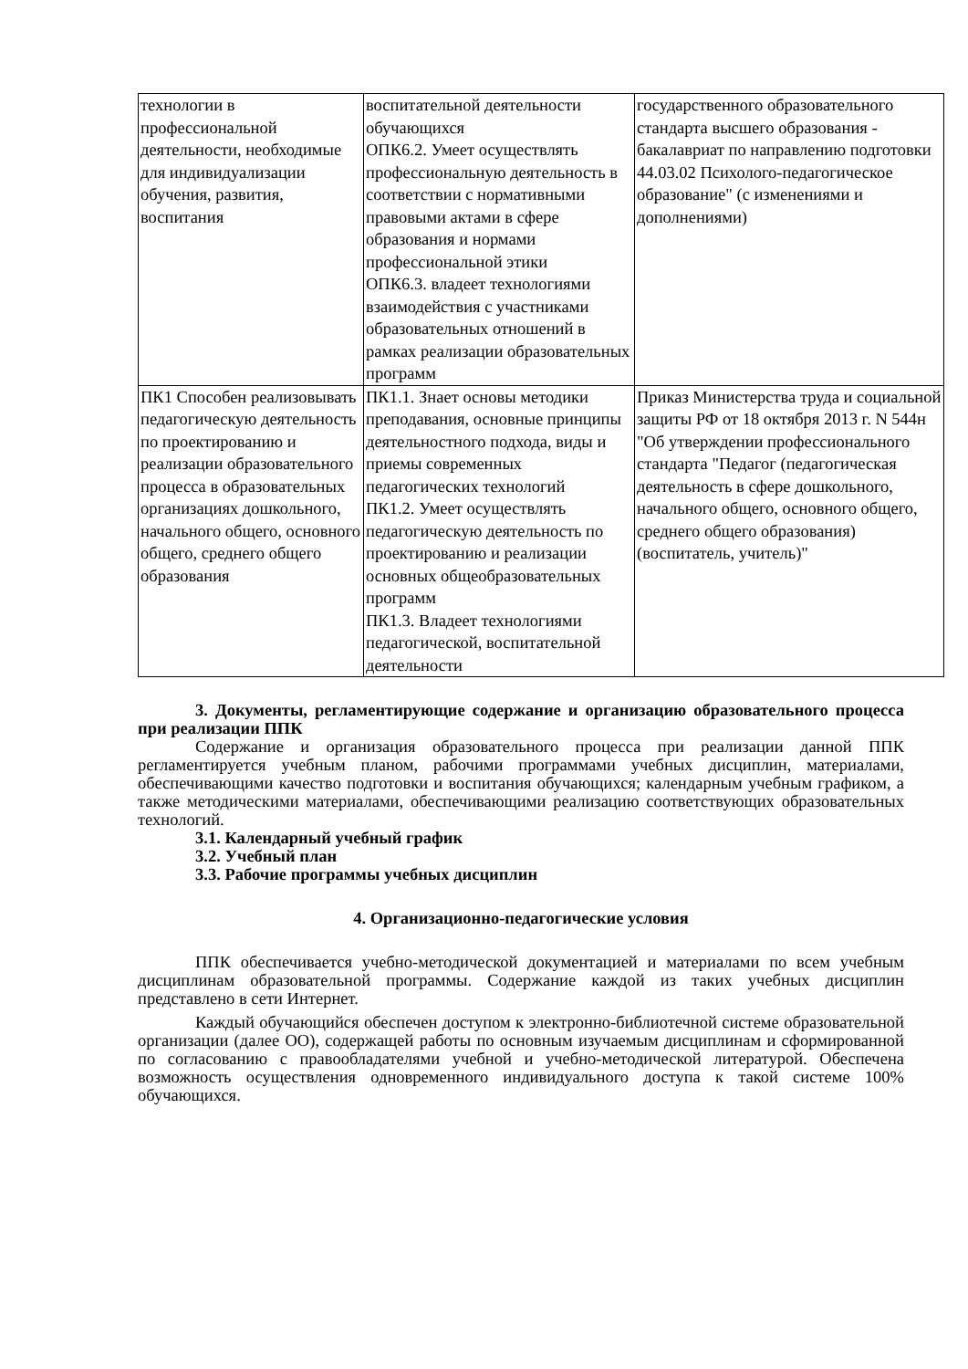| технологии в профессиональной деятельности, необходимые для индивидуализации обучения, развития, воспитания | воспитательной деятельности обучающихся ОПК6.2. Умеет осуществлять профессиональную деятельность в соответствии с нормативными правовыми актами в сфере образования и нормами профессиональной этики ОПК6.3. владеет технологиями взаимодействия с участниками образовательных отношений в рамках реализации образовательных программ | государственного образовательного стандарта высшего образования - бакалавриат по направлению подготовки 44.03.02 Психолого-педагогическое образование" (с изменениями и дополнениями) |
| ПК1 Способен реализовывать педагогическую деятельность по проектированию и реализации образовательного процесса в образовательных организациях дошкольного, начального общего, основного общего, среднего общего образования | ПК1.1. Знает основы методики преподавания, основные принципы деятельностного подхода, виды и приемы современных педагогических технологий ПК1.2. Умеет осуществлять педагогическую деятельность по проектированию и реализации основных общеобразовательных программ ПК1.3. Владеет технологиями педагогической, воспитательной деятельности | Приказ Министерства труда и социальной защиты РФ от 18 октября 2013 г. N 544н "Об утверждении профессионального стандарта "Педагог (педагогическая деятельность в сфере дошкольного, начального общего, основного общего, среднего общего образования) (воспитатель, учитель)" |
3. Документы, регламентирующие содержание и организацию образовательного процесса при реализации ППК
Содержание и организация образовательного процесса при реализации данной ППК регламентируется учебным планом, рабочими программами учебных дисциплин, материалами, обеспечивающими качество подготовки и воспитания обучающихся; календарным учебным графиком, а также методическими материалами, обеспечивающими реализацию соответствующих образовательных технологий.
3.1. Календарный учебный график
3.2. Учебный план
3.3. Рабочие программы учебных дисциплин
4. Организационно-педагогические условия
ППК обеспечивается учебно-методической документацией и материалами по всем учебным дисциплинам образовательной программы. Содержание каждой из таких учебных дисциплин представлено в сети Интернет.
Каждый обучающийся обеспечен доступом к электронно-библиотечной системе образовательной организации (далее ОО), содержащей работы по основным изучаемым дисциплинам и сформированной по согласованию с правообладателями учебной и учебно-методической литературой. Обеспечена возможность осуществления одновременного индивидуального доступа к такой системе 100% обучающихся.